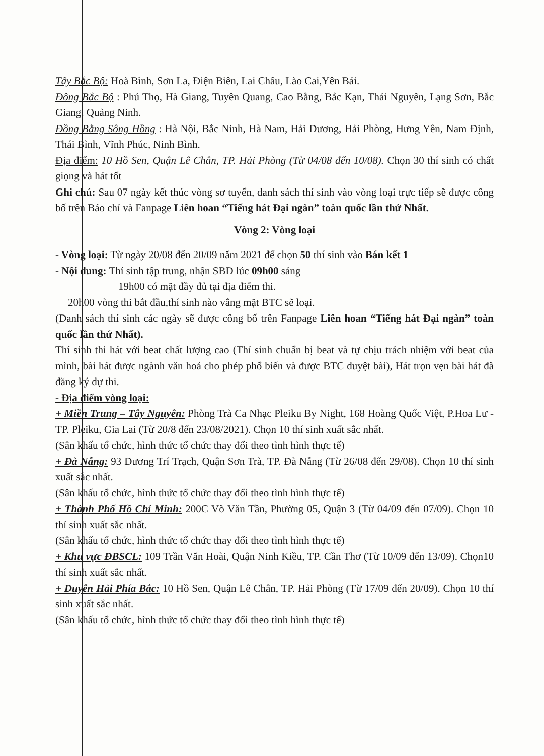Tây Bắc Bộ: Hoà Bình, Sơn La, Điện Biên, Lai Châu, Lào Cai,Yên Bái.
Đông Bắc Bộ : Phú Thọ, Hà Giang, Tuyên Quang, Cao Bằng, Bắc Kạn, Thái Nguyên, Lạng Sơn, Bắc Giang, Quảng Ninh.
Đồng Bằng Sông Hồng : Hà Nội, Bắc Ninh, Hà Nam, Hải Dương, Hải Phòng, Hưng Yên, Nam Định, Thái Bình, Vĩnh Phúc, Ninh Bình.
Địa điểm: 10 Hồ Sen, Quận Lê Chân, TP. Hải Phòng (Từ 04/08 đến 10/08). Chọn 30 thí sinh có chất giọng và hát tốt
Ghi chú: Sau 07 ngày kết thúc vòng sơ tuyển, danh sách thí sinh vào vòng loại trực tiếp sẽ được công bố trên Báo chí và Fanpage Liên hoan “Tiếng hát Đại ngàn” toàn quốc lần thứ Nhất.
Vòng 2: Vòng loại
- Vòng loại: Từ ngày 20/08 đến 20/09 năm 2021 để chọn 50 thí sinh vào Bán kết 1
- Nội dung: Thí sinh tập trung, nhận SBD lúc 09h00 sáng
19h00 có mặt đầy đủ tại địa điểm thi.
20h00 vòng thi bắt đầu,thí sinh nào vắng mặt BTC sẽ loại.
(Danh sách thí sinh các ngày sẽ được công bố trên Fanpage Liên hoan “Tiếng hát Đại ngàn” toàn quốc lần thứ Nhất).
Thí sinh thi hát với beat chất lượng cao (Thí sinh chuẩn bị beat và tự chịu trách nhiệm với beat của mình, bài hát được ngành văn hoá cho phép phổ biến và được BTC duyệt bài), Hát trọn vẹn bài hát đã đăng ký dự thi.
- Địa điểm vòng loại:
+ Miền Trung – Tây Nguyên: Phòng Trà Ca Nhạc Pleiku By Night, 168 Hoàng Quốc Việt, P.Hoa Lư - TP. Pleiku, Gia Lai (Từ 20/8 đến 23/08/2021). Chọn 10 thí sinh xuất sắc nhất.
(Sân khấu tổ chức, hình thức tổ chức thay đổi theo tình hình thực tế)
+ Đà Nẵng: 93 Dương Trí Trạch, Quận Sơn Trà, TP. Đà Nẵng (Từ 26/08 đến 29/08). Chọn 10 thí sinh xuất sắc nhất.
(Sân khấu tổ chức, hình thức tổ chức thay đổi theo tình hình thực tế)
+ Thành Phố Hồ Chí Minh: 200C Võ Văn Tần, Phường 05, Quận 3 (Từ 04/09 đến 07/09). Chọn 10 thí sinh xuất sắc nhất.
(Sân khấu tổ chức, hình thức tổ chức thay đổi theo tình hình thực tế)
+ Khu vực ĐBSCL: 109 Trần Văn Hoài, Quận Ninh Kiều, TP. Cần Thơ (Từ 10/09 đến 13/09). Chọn10 thí sinh xuất sắc nhất.
+ Duyên Hải Phía Bắc: 10 Hồ Sen, Quận Lê Chân, TP. Hải Phòng (Từ 17/09 đến 20/09). Chọn 10 thí sinh xuất sắc nhất.
(Sân khấu tổ chức, hình thức tổ chức thay đổi theo tình hình thực tế)